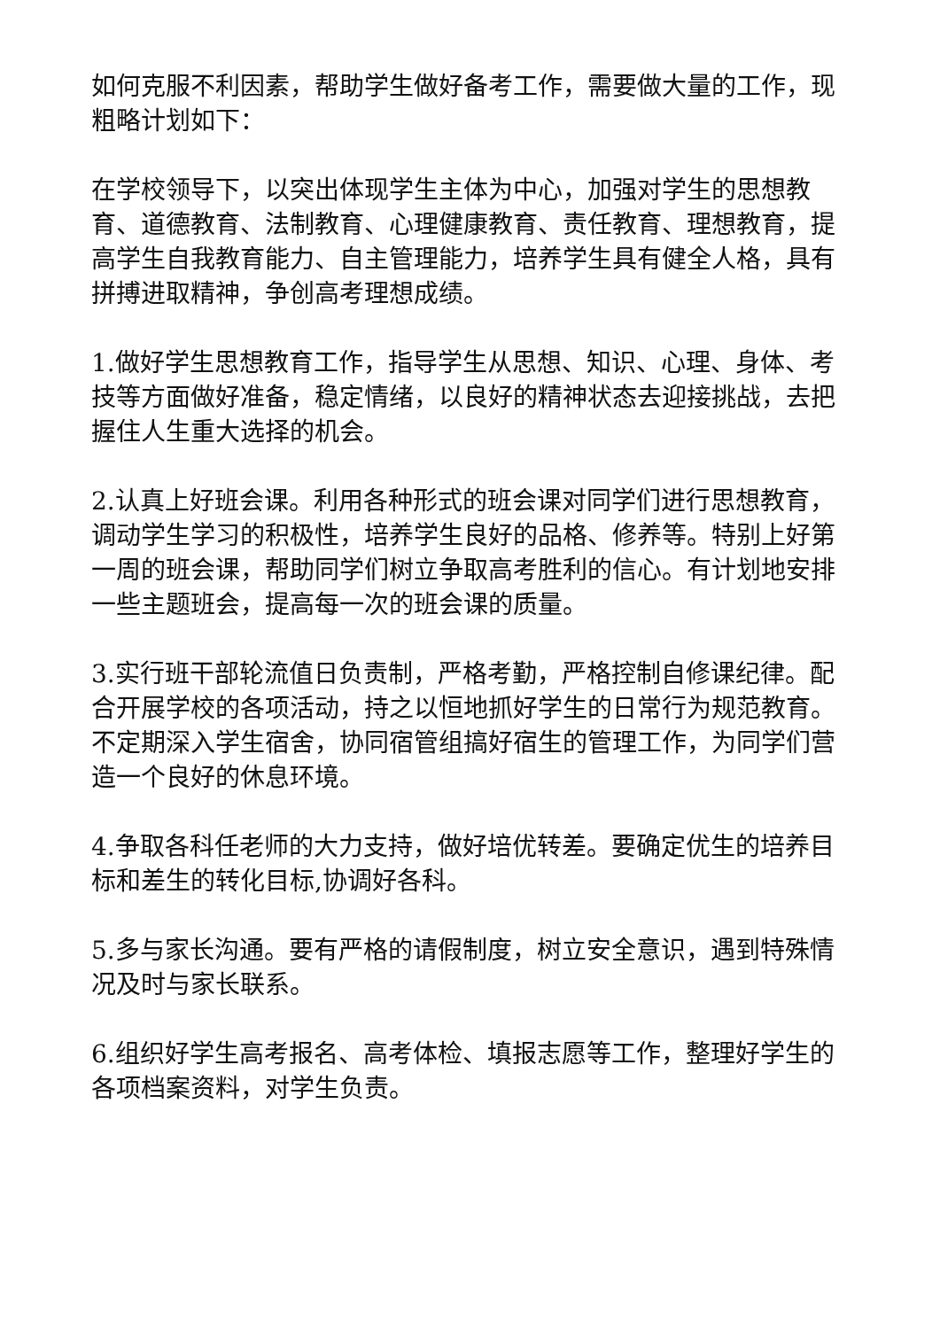如何克服不利因素，帮助学生做好备考工作，需要做大量的工作，现粗略计划如下：
在学校领导下，以突出体现学生主体为中心，加强对学生的思想教育、道德教育、法制教育、心理健康教育、责任教育、理想教育，提高学生自我教育能力、自主管理能力，培养学生具有健全人格，具有拼搏进取精神，争创高考理想成绩。
1.做好学生思想教育工作，指导学生从思想、知识、心理、身体、考技等方面做好准备，稳定情绪，以良好的精神状态去迎接挑战，去把握住人生重大选择的机会。
2.认真上好班会课。利用各种形式的班会课对同学们进行思想教育，调动学生学习的积极性，培养学生良好的品格、修养等。特别上好第一周的班会课，帮助同学们树立争取高考胜利的信心。有计划地安排一些主题班会，提高每一次的班会课的质量。
3.实行班干部轮流值日负责制，严格考勤，严格控制自修课纪律。配合开展学校的各项活动，持之以恒地抓好学生的日常行为规范教育。不定期深入学生宿舍，协同宿管组搞好宿生的管理工作，为同学们营造一个良好的休息环境。
4.争取各科任老师的大力支持，做好培优转差。要确定优生的培养目标和差生的转化目标,协调好各科。
5.多与家长沟通。要有严格的请假制度，树立安全意识，遇到特殊情况及时与家长联系。
6.组织好学生高考报名、高考体检、填报志愿等工作，整理好学生的各项档案资料，对学生负责。